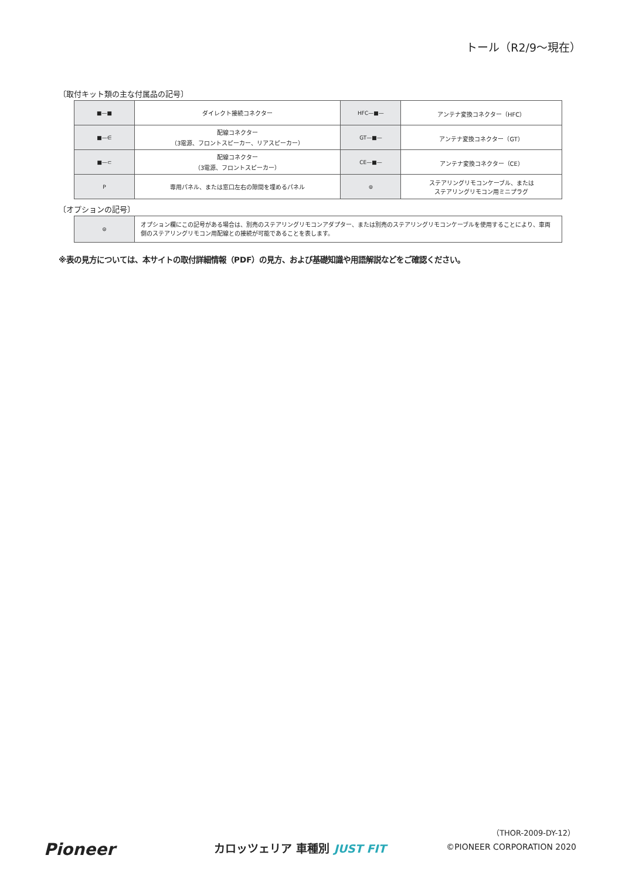トール（R2/9〜現在）
〔取付キット類の主な付属品の記号〕
| ■—■ | ダイレクト接続コネクター | HFC—■— | アンテナ変換コネクター（HFC） |
| ■—∈ | 配線コネクター （3電源、フロントスピーカー、リアスピーカー） | GT—■— | アンテナ変換コネクター（GT） |
| ■—⊂ | 配線コネクター （3電源、フロントスピーカー） | CE—■— | アンテナ変換コネクター（CE） |
| P | 専用パネル、または窓口左右の隙間を埋めるパネル | ⊜ | ステアリングリモコンケーブル、または ステアリングリモコン用ミニプラグ |
〔オプションの記号〕
| ⊜ | オプション欄にこの記号がある場合は、別売のステアリングリモコンアダプター、または別売のステアリングリモコンケーブルを使用することにより、車両側のステアリングリモコン用配線との接続が可能であることを表します。 |
※表の見方については、本サイトの取付詳細情報（PDF）の見方、および基礎知識や用語解説などをご確認ください。
Pioneer カロッツェリア 車種別 JUST FIT
（THOR-2009-DY-12）
©PIONEER CORPORATION 2020